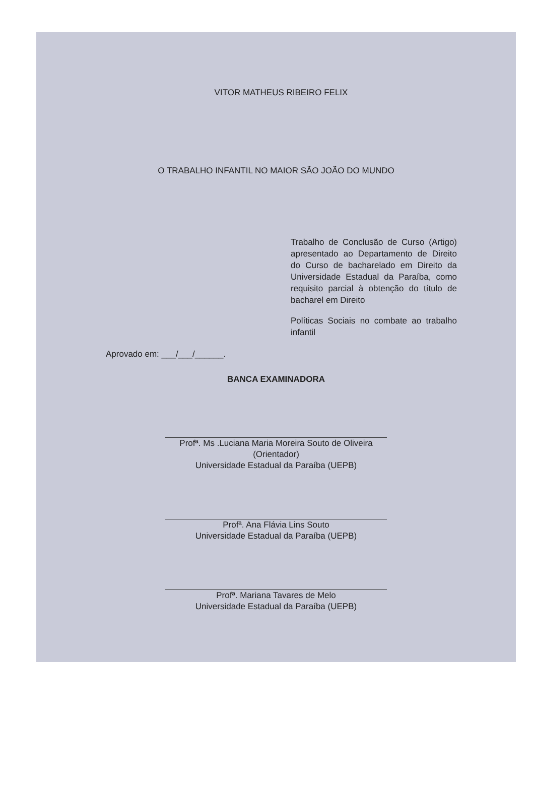VITOR MATHEUS RIBEIRO FELIX
O TRABALHO INFANTIL NO MAIOR SÃO JOÃO DO MUNDO
Trabalho de Conclusão de Curso (Artigo) apresentado ao Departamento de Direito do Curso de bacharelado em Direito da Universidade Estadual da Paraíba, como requisito parcial à obtenção do título de bacharel em Direito
Políticas Sociais no combate ao trabalho infantil
Aprovado em: ___/___/______.
BANCA EXAMINADORA
Profª. Ms .Luciana Maria Moreira Souto de Oliveira
(Orientador)
Universidade Estadual da Paraíba (UEPB)
Profª. Ana Flávia Lins Souto
Universidade Estadual da Paraíba (UEPB)
Profª. Mariana Tavares de Melo
Universidade Estadual da Paraíba (UEPB)